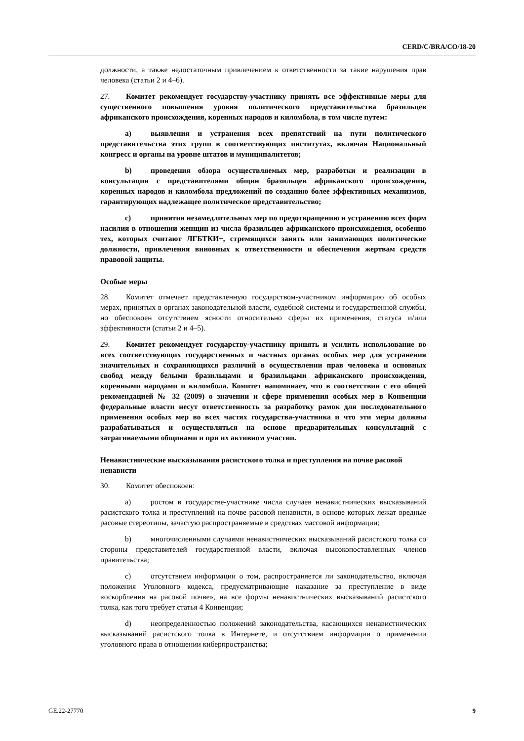CERD/C/BRA/CO/18-20
должности, а также недостаточным привлечением к ответственности за такие нарушения прав человека (статьи 2 и 4–6).
27. Комитет рекомендует государству-участнику принять все эффективные меры для существенного повышения уровня политического представительства бразильцев африканского происхождения, коренных народов и киломбола, в том числе путем:
a) выявления и устранения всех препятствий на пути политического представительства этих групп в соответствующих институтах, включая Национальный конгресс и органы на уровне штатов и муниципалитетов;
b) проведения обзора осуществляемых мер, разработки и реализации в консультации с представителями общин бразильцев африканского происхождения, коренных народов и киломбола предложений по созданию более эффективных механизмов, гарантирующих надлежащее политическое представительство;
c) принятия незамедлительных мер по предотвращению и устранению всех форм насилия в отношении женщин из числа бразильцев африканского происхождения, особенно тех, которых считают ЛГБТКИ+, стремящихся занять или занимающих политические должности, привлечения виновных к ответственности и обеспечения жертвам средств правовой защиты.
Особые меры
28. Комитет отмечает представленную государством-участником информацию об особых мерах, принятых в органах законодательной власти, судебной системы и государственной службы, но обеспокоен отсутствием ясности относительно сферы их применения, статуса и/или эффективности (статьи 2 и 4–5).
29. Комитет рекомендует государству-участнику принять и усилить использование во всех соответствующих государственных и частных органах особых мер для устранения значительных и сохраняющихся различий в осуществлении прав человека и основных свобод между белыми бразильцами и бразильцами африканского происхождения, коренными народами и киломбола. Комитет напоминает, что в соответствии с его общей рекомендацией № 32 (2009) о значении и сфере применения особых мер в Конвенции федеральные власти несут ответственность за разработку рамок для последовательного применения особых мер во всех частях государства-участника и что эти меры должны разрабатываться и осуществляться на основе предварительных консультаций с затрагиваемыми общинами и при их активном участии.
Ненавистнические высказывания расистского толка и преступления на почве расовой ненависти
30. Комитет обеспокоен:
a) ростом в государстве-участнике числа случаев ненавистнических высказываний расистского толка и преступлений на почве расовой ненависти, в основе которых лежат вредные расовые стереотипы, зачастую распространяемые в средствах массовой информации;
b) многочисленными случаями ненавистнических высказываний расистского толка со стороны представителей государственной власти, включая высокопоставленных членов правительства;
c) отсутствием информации о том, распространяется ли законодательство, включая положения Уголовного кодекса, предусматривающие наказание за преступление в виде «оскорбления на расовой почве», на все формы ненавистнических высказываний расистского толка, как того требует статья 4 Конвенции;
d) неопределенностью положений законодательства, касающихся ненавистнических высказываний расистского толка в Интернете, и отсутствием информации о применении уголовного права в отношении киберпространства;
GE.22-27770 9